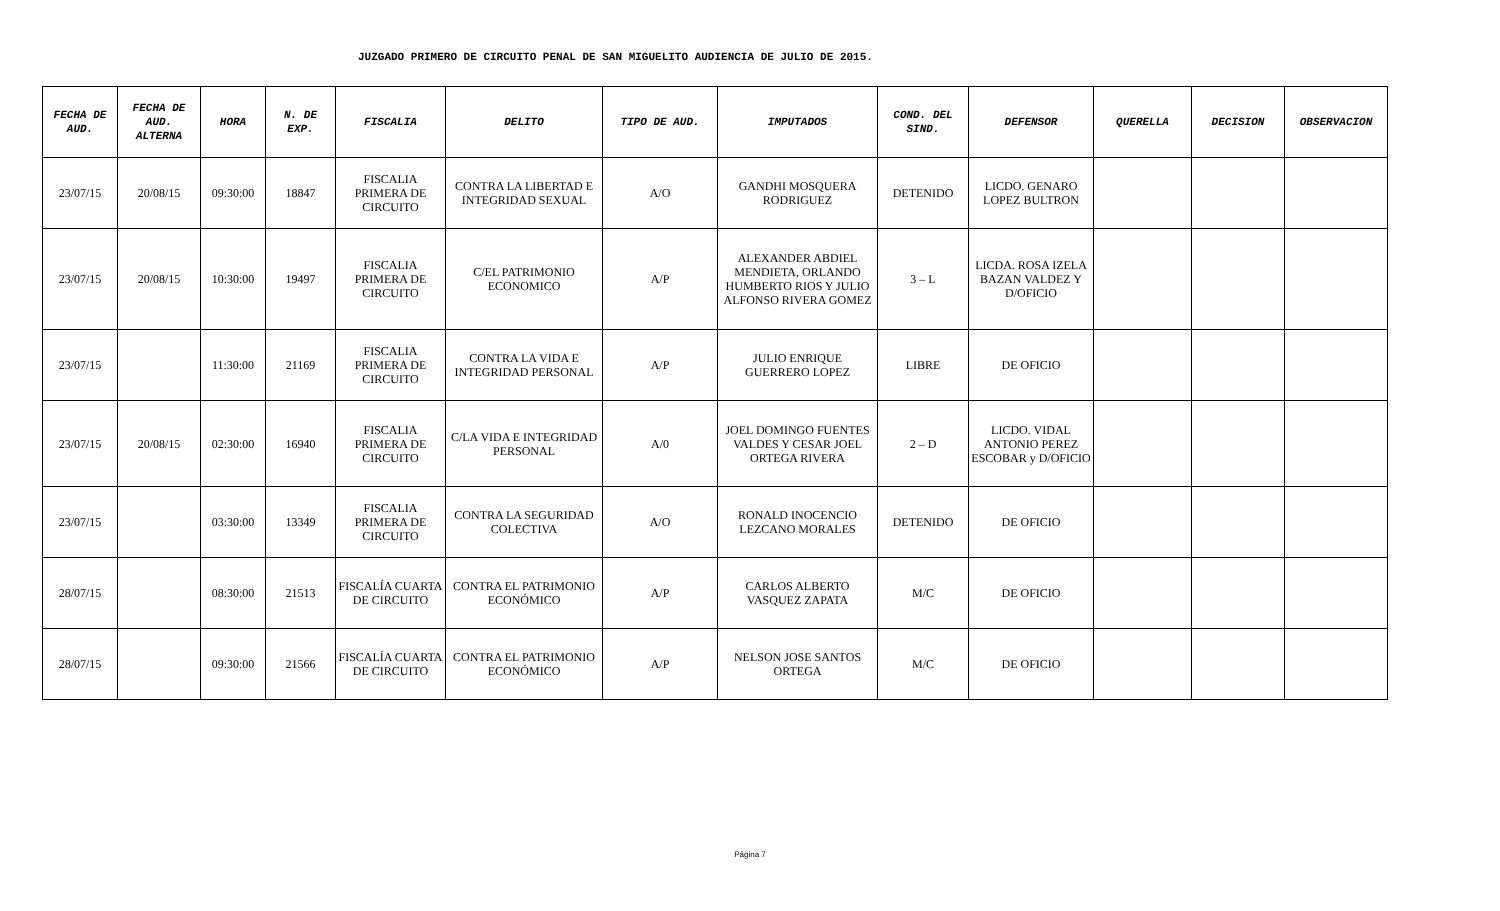JUZGADO PRIMERO DE CIRCUITO PENAL DE SAN MIGUELITO AUDIENCIA DE JULIO DE 2015.
| FECHA DE AUD. | FECHA DE AUD. ALTERNA | HORA | N. DE EXP. | FISCALIA | DELITO | TIPO DE AUD. | IMPUTADOS | COND. DEL SIND. | DEFENSOR | QUERELLA | DECISION | OBSERVACION |
| --- | --- | --- | --- | --- | --- | --- | --- | --- | --- | --- | --- | --- |
| 23/07/15 | 20/08/15 | 09:30:00 | 18847 | FISCALIA PRIMERA DE CIRCUITO | CONTRA LA LIBERTAD E INTEGRIDAD SEXUAL | A/O | GANDHI MOSQUERA RODRIGUEZ | DETENIDO | LICDO. GENARO LOPEZ BULTRON | | | |
| 23/07/15 | 20/08/15 | 10:30:00 | 19497 | FISCALIA PRIMERA DE CIRCUITO | C/EL PATRIMONIO ECONOMICO | A/P | ALEXANDER ABDIEL MENDIETA, ORLANDO HUMBERTO RIOS Y JULIO ALFONSO RIVERA GOMEZ | 3 – L | LICDA. ROSA IZELA BAZAN VALDEZ Y D/OFICIO | | | |
| 23/07/15 | | 11:30:00 | 21169 | FISCALIA PRIMERA DE CIRCUITO | CONTRA LA VIDA E INTEGRIDAD PERSONAL | A/P | JULIO ENRIQUE GUERRERO LOPEZ | LIBRE | DE OFICIO | | | |
| 23/07/15 | 20/08/15 | 02:30:00 | 16940 | FISCALIA PRIMERA DE CIRCUITO | C/LA VIDA E INTEGRIDAD PERSONAL | A/0 | JOEL DOMINGO FUENTES VALDES Y CESAR JOEL ORTEGA RIVERA | 2 – D | LICDO. VIDAL ANTONIO PEREZ ESCOBAR y D/OFICIO | | | |
| 23/07/15 | | 03:30:00 | 13349 | FISCALIA PRIMERA DE CIRCUITO | CONTRA LA SEGURIDAD COLECTIVA | A/O | RONALD INOCENCIO LEZCANO MORALES | DETENIDO | DE OFICIO | | | |
| 28/07/15 | | 08:30:00 | 21513 | FISCALÍA CUARTA DE CIRCUITO | CONTRA EL PATRIMONIO ECONÓMICO | A/P | CARLOS ALBERTO VASQUEZ ZAPATA | M/C | DE OFICIO | | | |
| 28/07/15 | | 09:30:00 | 21566 | FISCALÍA CUARTA DE CIRCUITO | CONTRA EL PATRIMONIO ECONÓMICO | A/P | NELSON JOSE SANTOS ORTEGA | M/C | DE OFICIO | | | |
Página 7